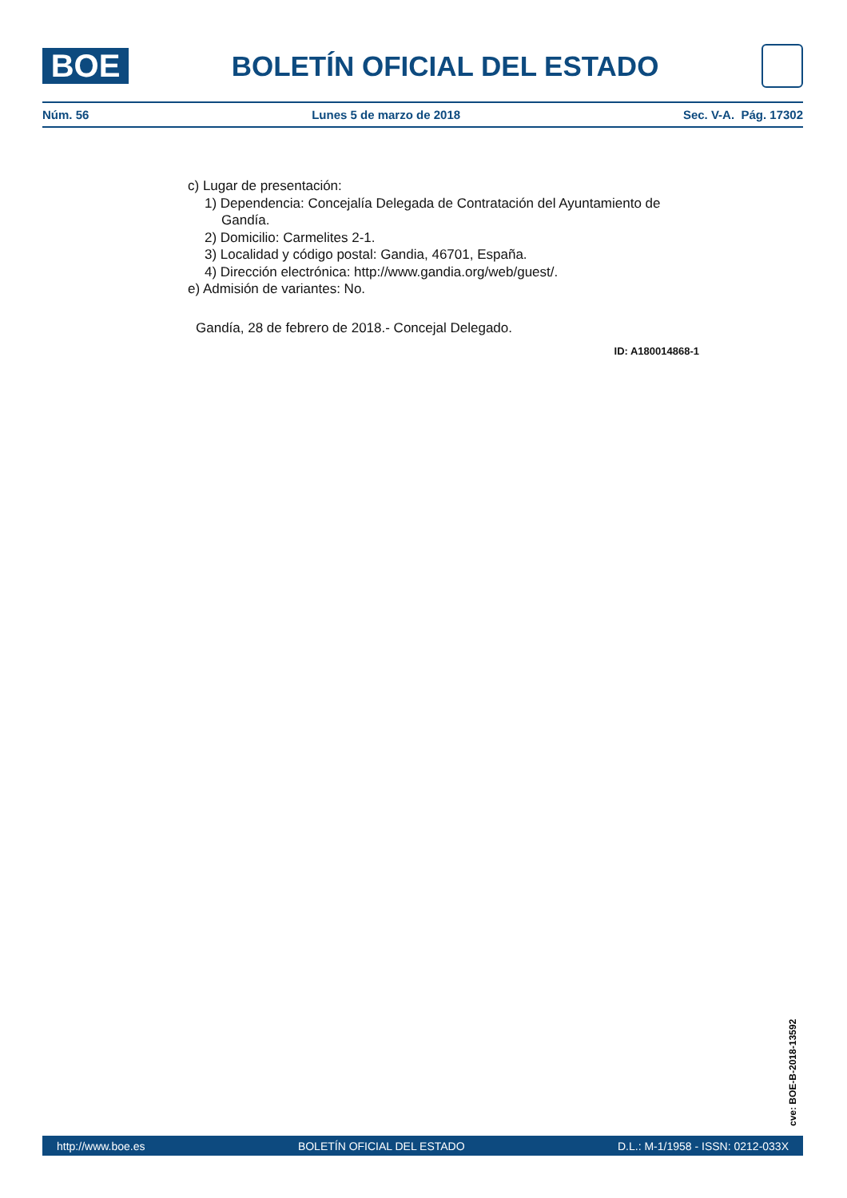BOE
BOLETÍN OFICIAL DEL ESTADO
Núm. 56 Lunes 5 de marzo de 2018 Sec. V-A. Pág. 17302
c) Lugar de presentación:
1) Dependencia: Concejalía Delegada de Contratación del Ayuntamiento de
Gandía.
2) Domicilio: Carmelites 2-1.
3) Localidad y código postal: Gandia, 46701, España.
4) Dirección electrónica: http://www.gandia.org/web/guest/.
e) Admisión de variantes: No.
Gandía, 28 de febrero de 2018.- Concejal Delegado.
ID: A180014868-1
cve: BOE-B-2018-13592
http://www.boe.es BOLETÍN OFICIAL DEL ESTADO D.L.: M-1/1958 - ISSN: 0212-033X